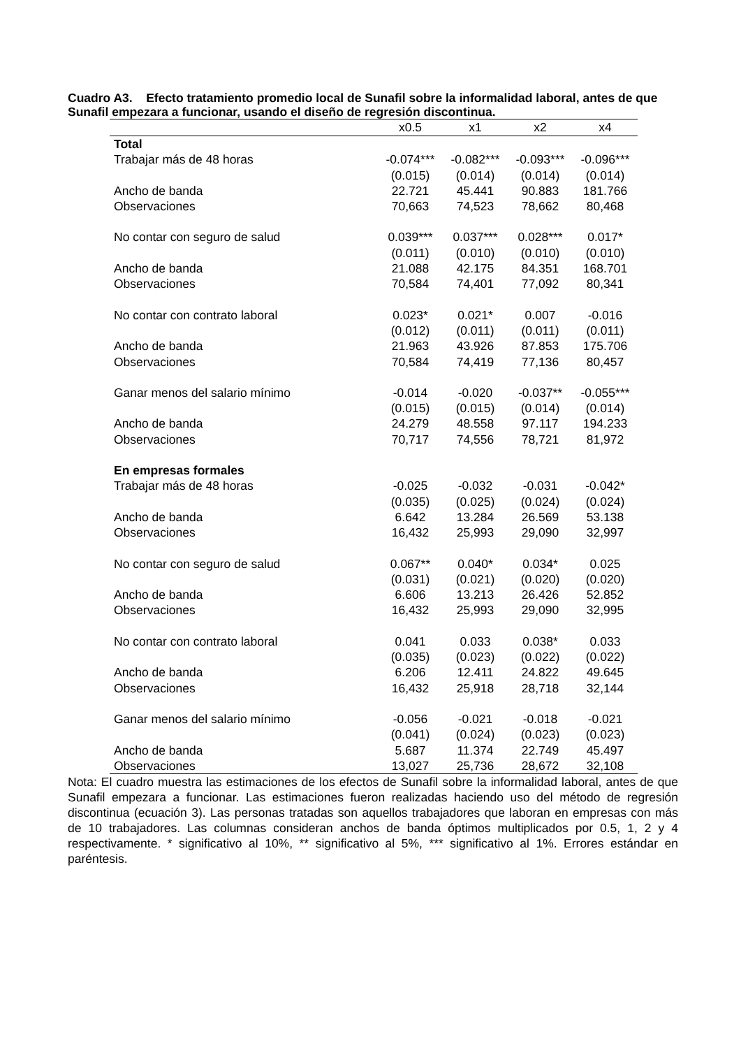Cuadro A3. Efecto tratamiento promedio local de Sunafil sobre la informalidad laboral, antes de que Sunafil empezara a funcionar, usando el diseño de regresión discontinua.
| | x0.5 | x1 | x2 | x4 |
| --- | --- | --- | --- | --- |
| Total | | | | |
| Trabajar más de 48 horas | -0.074*** | -0.082*** | -0.093*** | -0.096*** |
| | (0.015) | (0.014) | (0.014) | (0.014) |
| Ancho de banda | 22.721 | 45.441 | 90.883 | 181.766 |
| Observaciones | 70,663 | 74,523 | 78,662 | 80,468 |
| No contar con seguro de salud | 0.039*** | 0.037*** | 0.028*** | 0.017* |
| | (0.011) | (0.010) | (0.010) | (0.010) |
| Ancho de banda | 21.088 | 42.175 | 84.351 | 168.701 |
| Observaciones | 70,584 | 74,401 | 77,092 | 80,341 |
| No contar con contrato laboral | 0.023* | 0.021* | 0.007 | -0.016 |
| | (0.012) | (0.011) | (0.011) | (0.011) |
| Ancho de banda | 21.963 | 43.926 | 87.853 | 175.706 |
| Observaciones | 70,584 | 74,419 | 77,136 | 80,457 |
| Ganar menos del salario mínimo | -0.014 | -0.020 | -0.037** | -0.055*** |
| | (0.015) | (0.015) | (0.014) | (0.014) |
| Ancho de banda | 24.279 | 48.558 | 97.117 | 194.233 |
| Observaciones | 70,717 | 74,556 | 78,721 | 81,972 |
| En empresas formales | | | | |
| Trabajar más de 48 horas | -0.025 | -0.032 | -0.031 | -0.042* |
| | (0.035) | (0.025) | (0.024) | (0.024) |
| Ancho de banda | 6.642 | 13.284 | 26.569 | 53.138 |
| Observaciones | 16,432 | 25,993 | 29,090 | 32,997 |
| No contar con seguro de salud | 0.067** | 0.040* | 0.034* | 0.025 |
| | (0.031) | (0.021) | (0.020) | (0.020) |
| Ancho de banda | 6.606 | 13.213 | 26.426 | 52.852 |
| Observaciones | 16,432 | 25,993 | 29,090 | 32,995 |
| No contar con contrato laboral | 0.041 | 0.033 | 0.038* | 0.033 |
| | (0.035) | (0.023) | (0.022) | (0.022) |
| Ancho de banda | 6.206 | 12.411 | 24.822 | 49.645 |
| Observaciones | 16,432 | 25,918 | 28,718 | 32,144 |
| Ganar menos del salario mínimo | -0.056 | -0.021 | -0.018 | -0.021 |
| | (0.041) | (0.024) | (0.023) | (0.023) |
| Ancho de banda | 5.687 | 11.374 | 22.749 | 45.497 |
| Observaciones | 13,027 | 25,736 | 28,672 | 32,108 |
Nota: El cuadro muestra las estimaciones de los efectos de Sunafil sobre la informalidad laboral, antes de que Sunafil empezara a funcionar. Las estimaciones fueron realizadas haciendo uso del método de regresión discontinua (ecuación 3). Las personas tratadas son aquellos trabajadores que laboran en empresas con más de 10 trabajadores. Las columnas consideran anchos de banda óptimos multiplicados por 0.5, 1, 2 y 4 respectivamente. * significativo al 10%, ** significativo al 5%, *** significativo al 1%. Errores estándar en paréntesis.